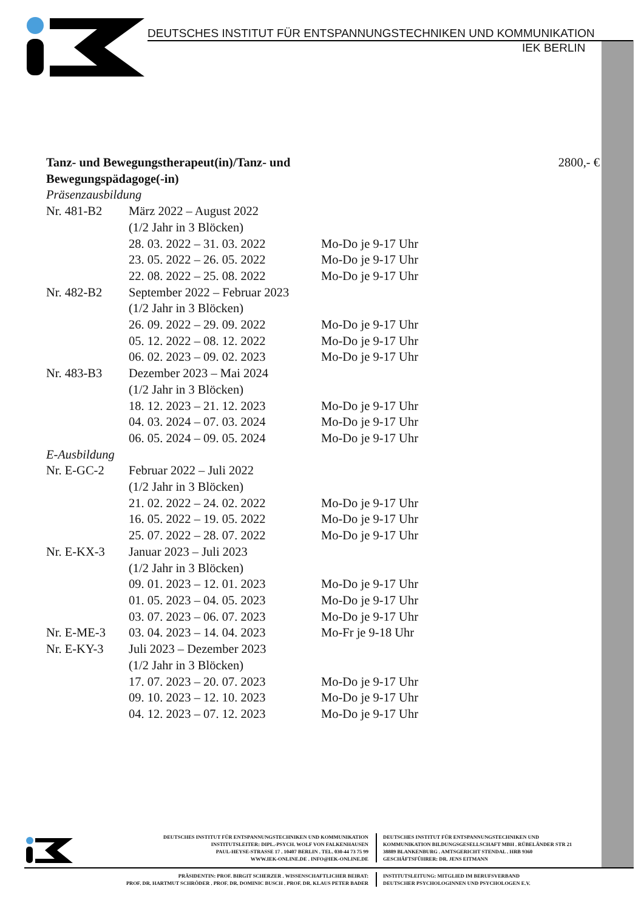DEUTSCHES INSTITUT FÜR ENTSPANNUNGSTECHNIKEN UND KOMMUNIKATION
IEK BERLIN
Tanz- und Bewegungstherapeut(in)/Tanz- und
Bewegungspädagoge(-in) 2800,- €
Präsenzausbildung
Nr. 481-B2 März 2022 – August 2022
(1/2 Jahr in 3 Blöcken)
28. 03. 2022 – 31. 03. 2022 Mo-Do je 9-17 Uhr
23. 05. 2022 – 26. 05. 2022 Mo-Do je 9-17 Uhr
22. 08. 2022 – 25. 08. 2022 Mo-Do je 9-17 Uhr
Nr. 482-B2 September 2022 – Februar 2023
(1/2 Jahr in 3 Blöcken)
26. 09. 2022 – 29. 09. 2022 Mo-Do je 9-17 Uhr
05. 12. 2022 – 08. 12. 2022 Mo-Do je 9-17 Uhr
06. 02. 2023 – 09. 02. 2023 Mo-Do je 9-17 Uhr
Nr. 483-B3 Dezember 2023 – Mai 2024
(1/2 Jahr in 3 Blöcken)
18. 12. 2023 – 21. 12. 2023 Mo-Do je 9-17 Uhr
04. 03. 2024 – 07. 03. 2024 Mo-Do je 9-17 Uhr
06. 05. 2024 – 09. 05. 2024 Mo-Do je 9-17 Uhr
E-Ausbildung
Nr. E-GC-2 Februar 2022 – Juli 2022
(1/2 Jahr in 3 Blöcken)
21. 02. 2022 – 24. 02. 2022 Mo-Do je 9-17 Uhr
16. 05. 2022 – 19. 05. 2022 Mo-Do je 9-17 Uhr
25. 07. 2022 – 28. 07. 2022 Mo-Do je 9-17 Uhr
Nr. E-KX-3 Januar 2023 – Juli 2023
(1/2 Jahr in 3 Blöcken)
09. 01. 2023 – 12. 01. 2023 Mo-Do je 9-17 Uhr
01. 05. 2023 – 04. 05. 2023 Mo-Do je 9-17 Uhr
03. 07. 2023 – 06. 07. 2023 Mo-Do je 9-17 Uhr
Nr. E-ME-3 03. 04. 2023 – 14. 04. 2023 Mo-Fr je 9-18 Uhr
Nr. E-KY-3 Juli 2023 – Dezember 2023
(1/2 Jahr in 3 Blöcken)
17. 07. 2023 – 20. 07. 2023 Mo-Do je 9-17 Uhr
09. 10. 2023 – 12. 10. 2023 Mo-Do je 9-17 Uhr
04. 12. 2023 – 07. 12. 2023 Mo-Do je 9-17 Uhr
DEUTSCHES INSTITUT FÜR ENTSPANNUNGSTECHNIKEN UND KOMMUNIKATION
INSTITUTSLEITER: DIPL.-PSYCH. WOLF VON FALKENHAUSEN
PAUL-HEYSE-STRASSE 17 . 10407 BERLIN . TEL. 030-44 73 75 99
WWW.IEK-ONLINE.DE . INFO@IEK-ONLINE.DE
DEUTSCHES INSTITUT FÜR ENTSPANNUNGSTECHNIKEN UND
KOMMUNIKATION BILDUNGSGESELLSCHAFT MBH . RÜBELÄNDER STR 21
38889 BLANKENBURG . AMTSGERICHT STENDAL . HRB 9360
GESCHÄFTSFÜHRER: DR. JENS EITMANN
PRÄSIDENTIN: PROF. BIRGIT SCHERZER . WISSENSCHAFTLICHER BEIRAT:
PROF. DR. HARTMUT SCHRÖDER . PROF. DR. DOMINIC BUSCH . PROF. DR. KLAUS PETER BADER
INSTITUTSLEITUNG: MITGLIED IM BERUFSVERBAND
DEUTSCHER PSYCHOLOGINNEN UND PSYCHOLOGEN E.V.